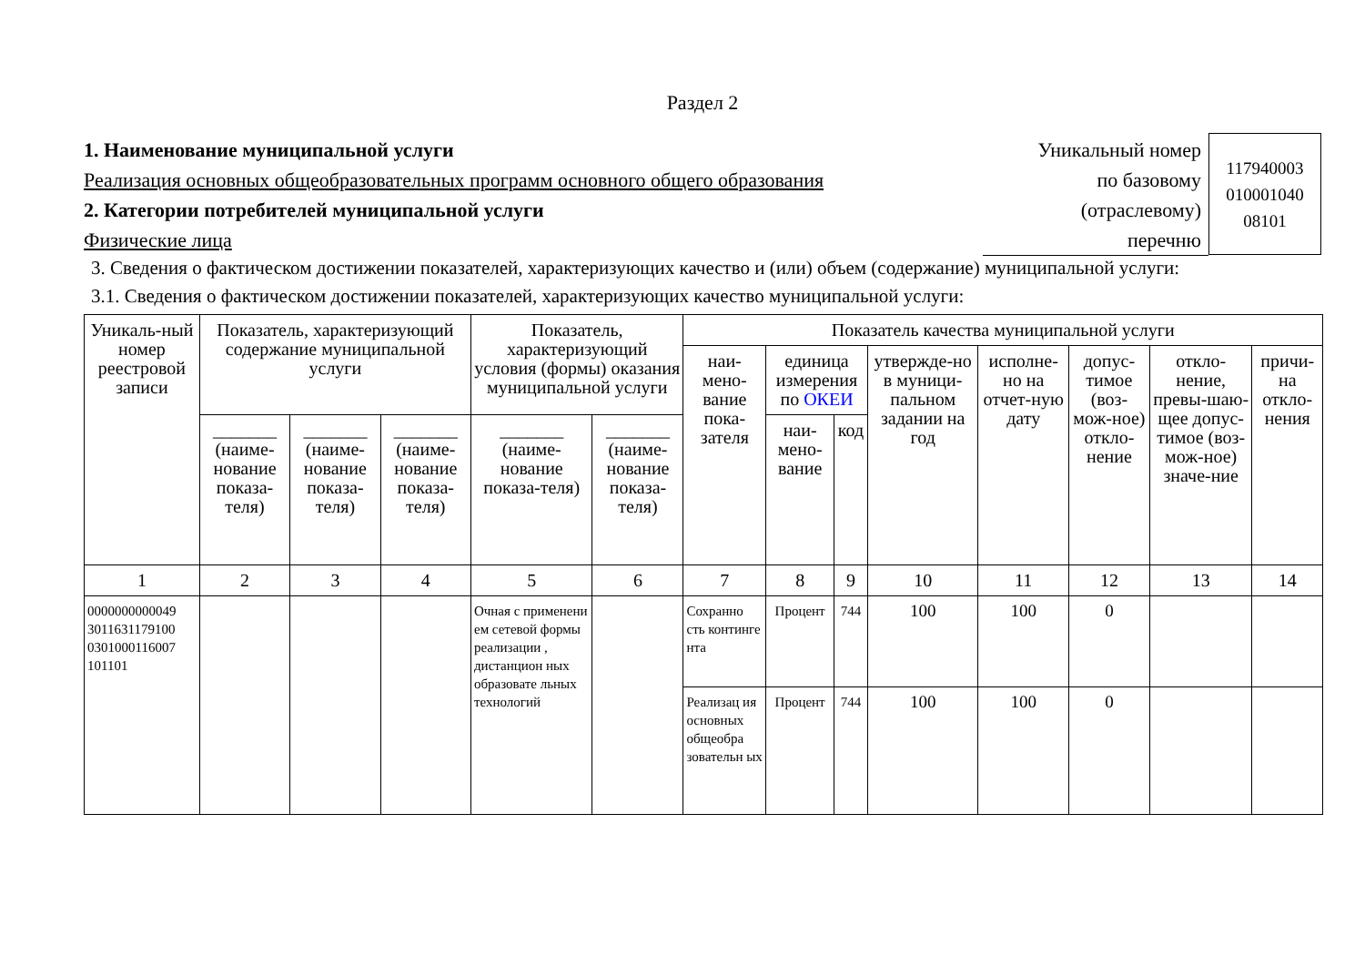Раздел 2
1. Наименование муниципальной услуги
Реализация основных общеобразовательных программ основного общего образования
2. Категории потребителей муниципальной услуги
Физические лица
Уникальный номер
по базовому
(отраслевому)
перечню
117940003
010001040
08101
3. Сведения о фактическом достижении показателей, характеризующих качество и (или) объем (содержание) муниципальной услуги:
3.1. Сведения о фактическом достижении показателей, характеризующих качество муниципальной услуги:
| Уникаль-ный номер реестровой записи | Показатель, характеризующий содержание муниципальной услуги | | | Показатель, характеризующий условия (формы) оказания муниципальной услуги | | Показатель качества муниципальной услуги | | | | | | | |
| --- | --- | --- | --- | --- | --- | --- | --- | --- | --- | --- | --- | --- | --- |
| | | | | | | наи-мено-вание пока-зателя | единица измерения по ОКЕИ | | утвержде-но в муници-пальном задании на год | исполне-но на отчет-ную дату | допус-тимое (воз-мож-ное) откло-нение | откло-нение, превы-шаю-щее допус-тимое (воз-мож-ное) значе-ние | причи-на откло-нения |
| | _______ (наиме-нование показа-теля) | _______ (наиме-нование показа-теля) | _______ (наиме-нование показа-теля) | _______ (наиме-нование показа-теля) | _______ (наиме-нование показа-теля) | | наи-мено-вание | код | | | | | |
| 1 | 2 | 3 | 4 | 5 | 6 | 7 | 8 | 9 | 10 | 11 | 12 | 13 | 14 |
| 0000000000049 3011631179100 0301000116007 101101 | | | | Очная с применени ем сетевой формы реализации , дистанцион ных образовате льных технологий | | Сохранно сть континге нта | Процент | 744 | 100 | 100 | 0 | | |
| | | | | | | Реализац ия основных общеобра зовательн ых | Процент | 744 | 100 | 100 | 0 | | |